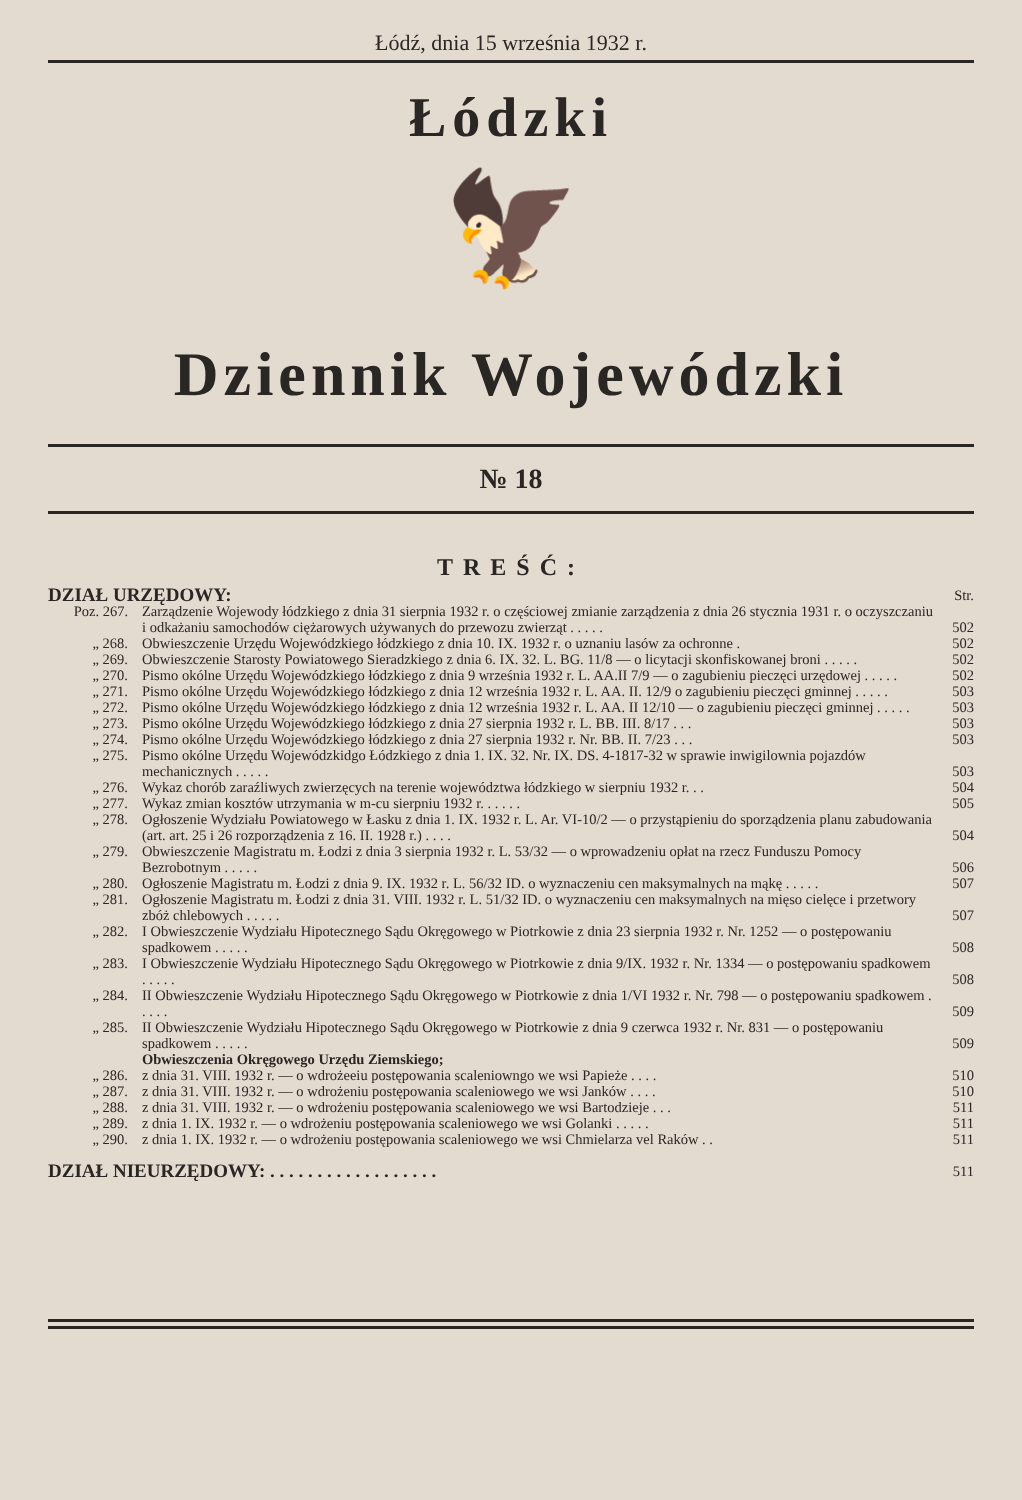Łódź, dnia 15 września 1932 r.
Łódzki
🦅
Dziennik Wojewódzki
№ 18
TREŚĆ:
| DZIAŁ URZĘDOWY: | | Str. |
| Poz. 267. | Zarządzenie Wojewody łódzkiego z dnia 31 sierpnia 1932 r. o częściowej zmianie zarządzenia z dnia 26 stycznia 1931 r. o oczyszczaniu i odkażaniu samochodów ciężarowych używanych do przewozu zwierząt . . . . . | 502 |
| „ 268. | Obwieszczenie Urzędu Wojewódzkiego łódzkiego z dnia 10. IX. 1932 r. o uznaniu lasów za ochronne . | 502 |
| „ 269. | Obwieszczenie Starosty Powiatowego Sieradzkiego z dnia 6. IX. 32. L. BG. 11/8 — o licytacji skonfiskowanej broni . . . . . | 502 |
| „ 270. | Pismo okólne Urzędu Wojewódzkiego łódzkiego z dnia 9 września 1932 r. L. AA.II 7/9 — o zagubieniu pieczęci urzędowej . . . . . | 502 |
| „ 271. | Pismo okólne Urzędu Wojewódzkiego łódzkiego z dnia 12 września 1932 r. L. AA. II. 12/9 o zagubieniu pieczęci gminnej . . . . . | 503 |
| „ 272. | Pismo okólne Urzędu Wojewódzkiego łódzkiego z dnia 12 września 1932 r. L. AA. II 12/10 — o zagubieniu pieczęci gminnej . . . . . | 503 |
| „ 273. | Pismo okólne Urzędu Wojewódzkiego łódzkiego z dnia 27 sierpnia 1932 r. L. BB. III. 8/17 . . . | 503 |
| „ 274. | Pismo okólne Urzędu Wojewódzkiego łódzkiego z dnia 27 sierpnia 1932 r. Nr. BB. II. 7/23 . . . | 503 |
| „ 275. | Pismo okólne Urzędu Wojewódzkidgo Łódzkiego z dnia 1. IX. 32. Nr. IX. DS. 4-1817-32 w sprawie inwigilownia pojazdów mechanicznych . . . . . | 503 |
| „ 276. | Wykaz chorób zaraźliwych zwierzęcych na terenie województwa łódzkiego w sierpniu 1932 r. . . | 504 |
| „ 277. | Wykaz zmian kosztów utrzymania w m-cu sierpniu 1932 r. . . . . . | 505 |
| „ 278. | Ogłoszenie Wydziału Powiatowego w Łasku z dnia 1. IX. 1932 r. L. Ar. VI-10/2 — o przystąpieniu do sporządzenia planu zabudowania (art. art. 25 i 26 rozporządzenia z 16. II. 1928 r.) . . . . | 504 |
| „ 279. | Obwieszczenie Magistratu m. Łodzi z dnia 3 sierpnia 1932 r. L. 53/32 — o wprowadzeniu opłat na rzecz Funduszu Pomocy Bezrobotnym . . . . . | 506 |
| „ 280. | Ogłoszenie Magistratu m. Łodzi z dnia 9. IX. 1932 r. L. 56/32 ID. o wyznaczeniu cen maksymalnych na mąkę . . . . . | 507 |
| „ 281. | Ogłoszenie Magistratu m. Łodzi z dnia 31. VIII. 1932 r. L. 51/32 ID. o wyznaczeniu cen maksymalnych na mięso cielęce i przetwory zbóż chlebowych . . . . . | 507 |
| „ 282. | I Obwieszczenie Wydziału Hipotecznego Sądu Okręgowego w Piotrkowie z dnia 23 sierpnia 1932 r. Nr. 1252 — o postępowaniu spadkowem . . . . . | 508 |
| „ 283. | I Obwieszczenie Wydziału Hipotecznego Sądu Okręgowego w Piotrkowie z dnia 9/IX. 1932 r. Nr. 1334 — o postępowaniu spadkowem . . . . . | 508 |
| „ 284. | II Obwieszczenie Wydziału Hipotecznego Sądu Okręgowego w Piotrkowie z dnia 1/VI 1932 r. Nr. 798 — o postępowaniu spadkowem . . . . . | 509 |
| „ 285. | II Obwieszczenie Wydziału Hipotecznego Sądu Okręgowego w Piotrkowie z dnia 9 czerwca 1932 r. Nr. 831 — o postępowaniu spadkowem . . . . . | 509 |
| | Obwieszczenia Okręgowego Urzędu Ziemskiego; | |
| „ 286. | z dnia 31. VIII. 1932 r. — o wdrożeeiu postępowania scaleniowngo we wsi Papieże . . . . | 510 |
| „ 287. | z dnia 31. VIII. 1932 r. — o wdrożeniu postępowania scaleniowego we wsi Janków . . . . | 510 |
| „ 288. | z dnia 31. VIII. 1932 r. — o wdrożeniu postępowania scaleniowego we wsi Bartodzieje . . . | 511 |
| „ 289. | z dnia 1. IX. 1932 r. — o wdrożeniu postępowania scaleniowego we wsi Golanki . . . . . | 511 |
| „ 290. | z dnia 1. IX. 1932 r. — o wdrożeniu postępowania scaleniowego we wsi Chmielarza vel Raków . . | 511 |
| DZIAŁ NIEURZĘDOWY: . . . . . . . . . . . . . . . . . . | | 511 |